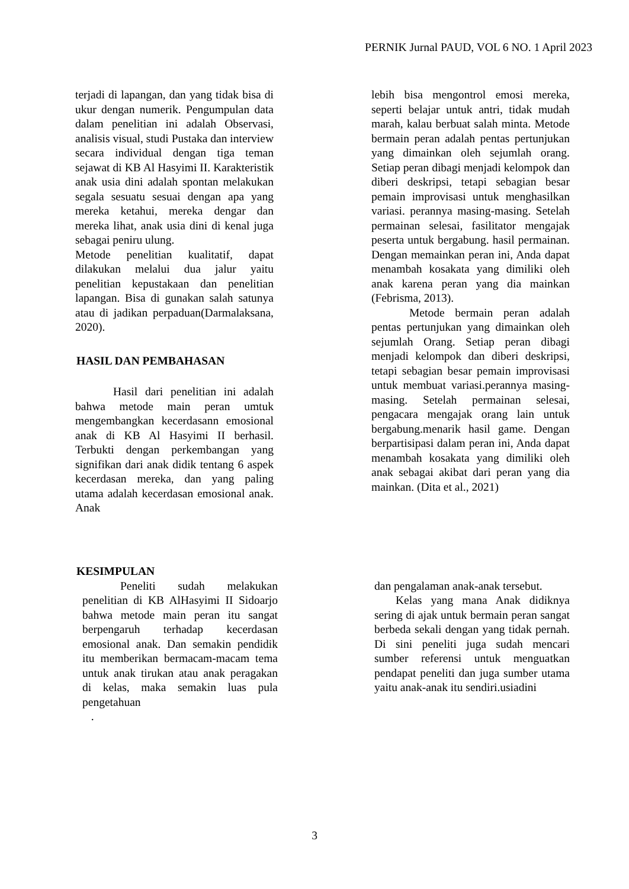PERNIK Jurnal PAUD, VOL 6 NO. 1 April 2023
terjadi di lapangan, dan yang tidak bisa di ukur dengan numerik. Pengumpulan data dalam penelitian ini adalah Observasi, analisis visual, studi Pustaka dan interview secara individual dengan tiga teman sejawat di KB Al Hasyimi II. Karakteristik anak usia dini adalah spontan melakukan segala sesuatu sesuai dengan apa yang mereka ketahui, mereka dengar dan mereka lihat, anak usia dini di kenal juga sebagai peniru ulung.
Metode penelitian kualitatif, dapat dilakukan melalui dua jalur yaitu penelitian kepustakaan dan penelitian lapangan. Bisa di gunakan salah satunya atau di jadikan perpaduan(Darmalaksana, 2020).
HASIL DAN PEMBAHASAN
Hasil dari penelitian ini adalah bahwa metode main peran umtuk mengembangkan kecerdasann emosional anak di KB Al Hasyimi II berhasil. Terbukti dengan perkembangan yang signifikan dari anak didik tentang 6 aspek kecerdasan mereka, dan yang paling utama adalah kecerdasan emosional anak. Anak
lebih bisa mengontrol emosi mereka, seperti belajar untuk antri, tidak mudah marah, kalau berbuat salah minta. Metode bermain peran adalah pentas pertunjukan yang dimainkan oleh sejumlah orang. Setiap peran dibagi menjadi kelompok dan diberi deskripsi, tetapi sebagian besar pemain improvisasi untuk menghasilkan variasi. perannya masing-masing. Setelah permainan selesai, fasilitator mengajak peserta untuk bergabung. hasil permainan. Dengan memainkan peran ini, Anda dapat menambah kosakata yang dimiliki oleh anak karena peran yang dia mainkan (Febrisma, 2013).
Metode bermain peran adalah pentas pertunjukan yang dimainkan oleh sejumlah Orang. Setiap peran dibagi menjadi kelompok dan diberi deskripsi, tetapi sebagian besar pemain improvisasi untuk membuat variasi.perannya masing-masing. Setelah permainan selesai, pengacara mengajak orang lain untuk bergabung.menarik hasil game. Dengan berpartisipasi dalam peran ini, Anda dapat menambah kosakata yang dimiliki oleh anak sebagai akibat dari peran yang dia mainkan. (Dita et al., 2021)
KESIMPULAN
Peneliti sudah melakukan penelitian di KB AlHasyimi II Sidoarjo bahwa metode main peran itu sangat berpengaruh terhadap kecerdasan emosional anak. Dan semakin pendidik itu memberikan bermacam-macam tema untuk anak tirukan atau anak peragakan di kelas, maka semakin luas pula pengetahuan
.
dan pengalaman anak-anak tersebut.
Kelas yang mana Anak didiknya sering di ajak untuk bermain peran sangat berbeda sekali dengan yang tidak pernah. Di sini peneliti juga sudah mencari sumber referensi untuk menguatkan pendapat peneliti dan juga sumber utama yaitu anak-anak itu sendiri.usiadini
3